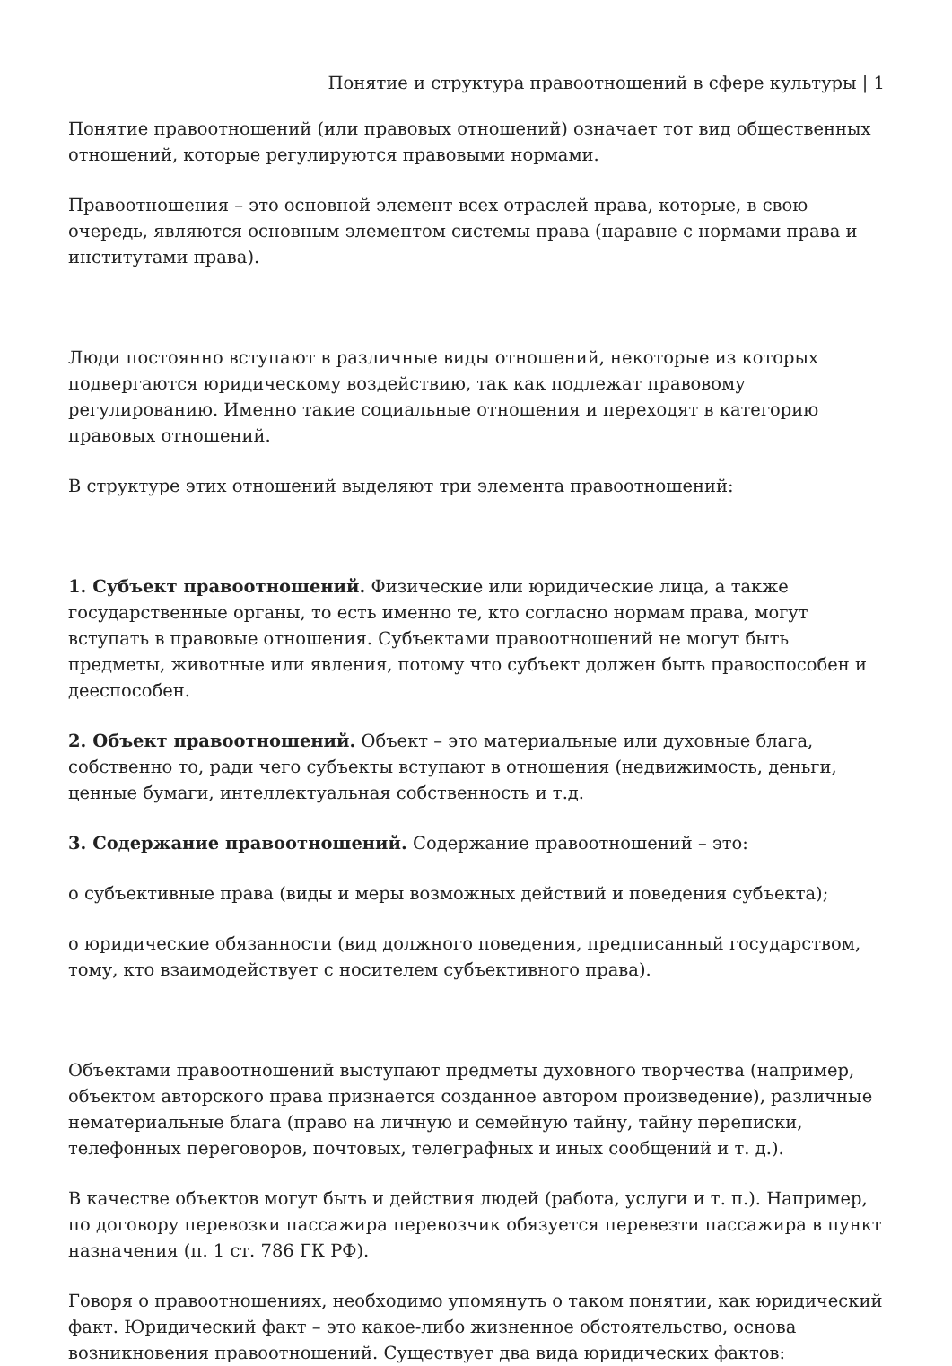Понятие и структура правоотношений в сфере культуры | 1
Понятие правоотношений (или правовых отношений) означает тот вид общественных отношений, которые регулируются правовыми нормами.
Правоотношения – это основной элемент всех отраслей права, которые, в свою очередь, являются основным элементом системы права (наравне с нормами права и институтами права).
Люди постоянно вступают в различные виды отношений, некоторые из которых подвергаются юридическому воздействию, так как подлежат правовому регулированию. Именно такие социальные отношения и переходят в категорию правовых отношений.
В структуре этих отношений выделяют три элемента правоотношений:
1. Субъект правоотношений. Физические или юридические лица, а также государственные органы, то есть именно те, кто согласно нормам права, могут вступать в правовые отношения. Субъектами правоотношений не могут быть предметы, животные или явления, потому что субъект должен быть правоспособен и дееспособен.
2. Объект правоотношений. Объект – это материальные или духовные блага, собственно то, ради чего субъекты вступают в отношения (недвижимость, деньги, ценные бумаги, интеллектуальная собственность и т.д.
3. Содержание правоотношений. Содержание правоотношений – это:
o субъективные права (виды и меры возможных действий и поведения субъекта);
o юридические обязанности (вид должного поведения, предписанный государством, тому, кто взаимодействует с носителем субъективного права).
Объектами правоотношений выступают предметы духовного творчества (например, объектом авторского права признается созданное автором произведение), различные нематериальные блага (право на личную и семейную тайну, тайну переписки, телефонных переговоров, почтовых, телеграфных и иных сообщений и т. д.).
В качестве объектов могут быть и действия людей (работа, услуги и т. п.). Например, по договору перевозки пассажира перевозчик обязуется перевезти пассажира в пункт назначения (п. 1 ст. 786 ГК РФ).
Говоря о правоотношениях, необходимо упомянуть о таком понятии, как юридический факт. Юридический факт – это какое-либо жизненное обстоятельство, основа возникновения правоотношений. Существует два вида юридических фактов: